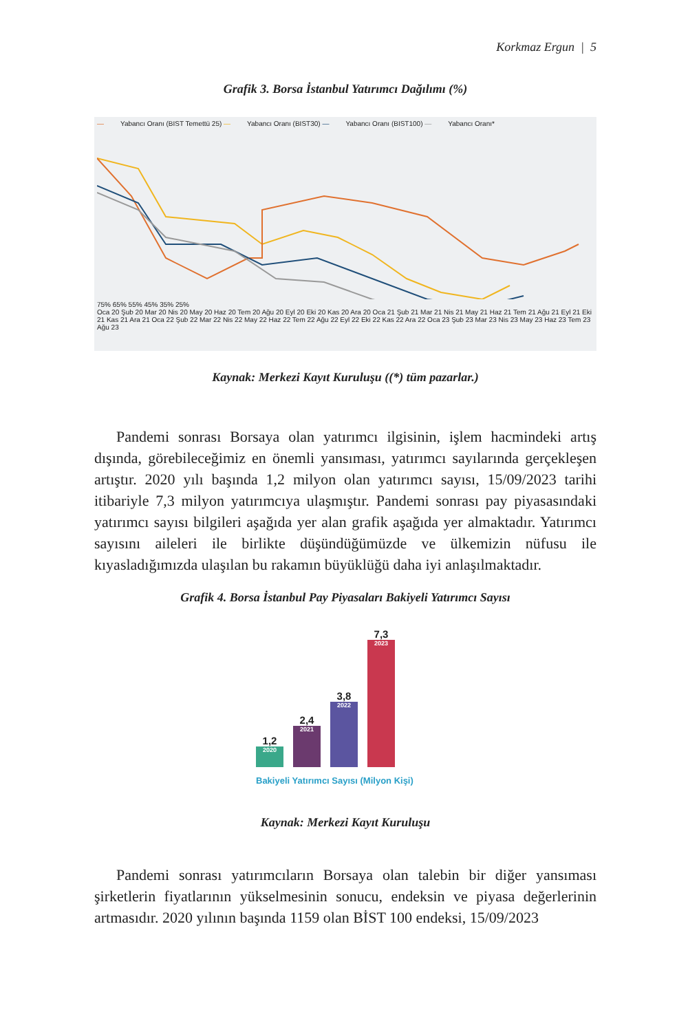Korkmaz Ergun | 5
Grafik 3. Borsa İstanbul Yatırımcı Dağılımı (%)
— Yabancı Oranı (BIST Temettü 25) — Yabancı Oranı (BIST30) — Yabancı Oranı (BIST100) — Yabancı Oranı*
75% 65% 55% 45% 35% 25%
Oca 20 Şub 20 Mar 20 Nis 20 May 20 Haz 20 Tem 20 Ağu 20 Eyl 20 Eki 20 Kas 20 Ara 20 Oca 21 Şub 21 Mar 21 Nis 21 May 21 Haz 21 Tem 21 Ağu 21 Eyl 21 Eki 21 Kas 21 Ara 21 Oca 22 Şub 22 Mar 22 Nis 22 May 22 Haz 22 Tem 22 Ağu 22 Eyl 22 Eki 22 Kas 22 Ara 22 Oca 23 Şub 23 Mar 23 Nis 23 May 23 Haz 23 Tem 23 Ağu 23
Kaynak: Merkezi Kayıt Kuruluşu ((*) tüm pazarlar.)
Pandemi sonrası Borsaya olan yatırımcı ilgisinin, işlem hacmindeki artış dışında, görebileceğimiz en önemli yansıması, yatırımcı sayılarında gerçekleşen artıştır. 2020 yılı başında 1,2 milyon olan yatırımcı sayısı, 15/09/2023 tarihi itibariyle 7,3 milyon yatırımcıya ulaşmıştır. Pandemi sonrası pay piyasasındaki yatırımcı sayısı bilgileri aşağıda yer alan grafik aşağıda yer almaktadır. Yatırımcı sayısını aileleri ile birlikte düşündüğümüzde ve ülkemizin nüfusu ile kıyasladığımızda ulaşılan bu rakamın büyüklüğü daha iyi anlaşılmaktadır.
Grafik 4. Borsa İstanbul Pay Piyasaları Bakiyeli Yatırımcı Sayısı
1,2
2020
2,4
2021
3,8
2022
7,3
2023
Bakiyeli Yatırımcı Sayısı (Milyon Kişi)
Kaynak: Merkezi Kayıt Kuruluşu
Pandemi sonrası yatırımcıların Borsaya olan talebin bir diğer yansıması şirketlerin fiyatlarının yükselmesinin sonucu, endeksin ve piyasa değerlerinin artmasıdır. 2020 yılının başında 1159 olan BİST 100 endeksi, 15/09/2023